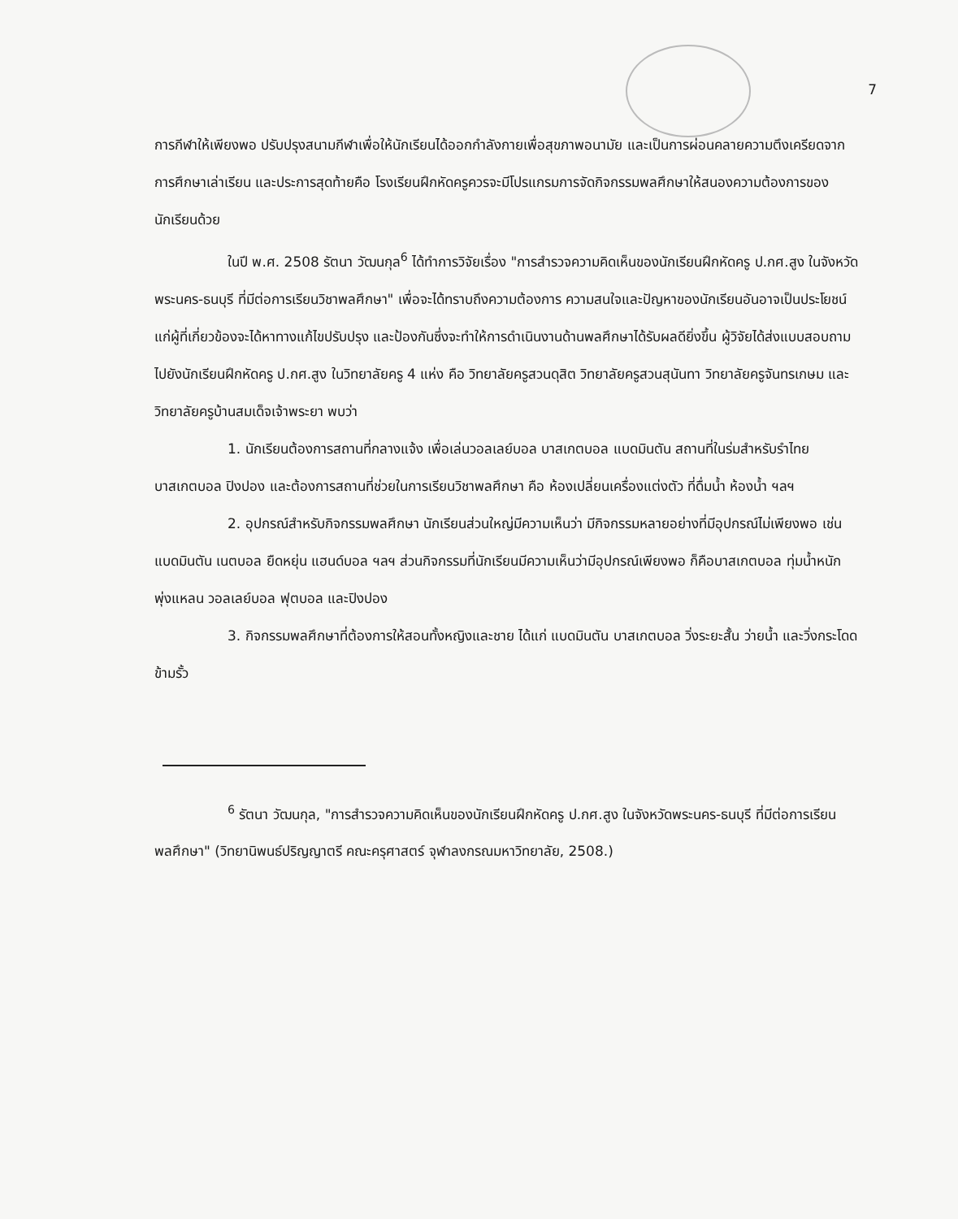7
การกีฬาให้เพียงพอ ปรับปรุงสนามกีฬาเพื่อให้นักเรียนได้ออกกำลังกายเพื่อสุขภาพอนามัย และเป็นการผ่อนคลายความตึงเครียดจากการศึกษาเล่าเรียน และประการสุดท้ายคือ โรงเรียนฝึกหัดครูควรจะมีโปรแกรมการจัดกิจกรรมพลศึกษาให้สนองความต้องการของนักเรียนด้วย
ในปี พ.ศ. 2508 รัตนา วัฒนกุล<sup>6</sup> ได้ทำการวิจัยเรื่อง "การสำรวจความคิดเห็นของนักเรียนฝึกหัดครู ป.กศ.สูง ในจังหวัดพระนคร-ธนบุรี ที่มีต่อการเรียนวิชาพลศึกษา" เพื่อจะได้ทราบถึงความต้องการ ความสนใจและปัญหาของนักเรียนอันอาจเป็นประโยชน์แก่ผู้ที่เกี่ยวข้องจะได้หาทางแก้ไขปรับปรุง และป้องกันซึ่งจะทำให้การดำเนินงานด้านพลศึกษาได้รับผลดียิ่งขึ้น ผู้วิจัยได้ส่งแบบสอบถามไปยังนักเรียนฝึกหัดครู ป.กศ.สูง ในวิทยาลัยครู 4 แห่ง คือ วิทยาลัยครูสวนดุสิต วิทยาลัยครูสวนสุนันทา วิทยาลัยครูจันทรเกษม และวิทยาลัยครูบ้านสมเด็จเจ้าพระยา พบว่า
1. นักเรียนต้องการสถานที่กลางแจ้ง เพื่อเล่นวอลเลย์บอล บาสเกตบอล แบดมินตัน สถานที่ในร่มสำหรับรำไทย บาสเกตบอล ปิงปอง และต้องการสถานที่ช่วยในการเรียนวิชาพลศึกษา คือ ห้องเปลี่ยนเครื่องแต่งตัว ที่ดื่มน้ำ ห้องน้ำ ฯลฯ
2. อุปกรณ์สำหรับกิจกรรมพลศึกษา นักเรียนส่วนใหญ่มีความเห็นว่า มีกิจกรรมหลายอย่างที่มีอุปกรณ์ไม่เพียงพอ เช่น แบดมินตัน เนตบอล ยืดหยุ่น แฮนด์บอล ฯลฯ ส่วนกิจกรรมที่นักเรียนมีความเห็นว่ามีอุปกรณ์เพียงพอ ก็คือบาสเกตบอล ทุ่มน้ำหนัก พุ่งแหลน วอลเลย์บอล ฟุตบอล และปิงปอง
3. กิจกรรมพลศึกษาที่ต้องการให้สอนทั้งหญิงและชาย ได้แก่ แบดมินตัน บาสเกตบอล วิ่งระยะสั้น ว่ายน้ำ และวิ่งกระโดดข้ามรั้ว
<sup>6</sup> รัตนา วัฒนกุล, "การสำรวจความคิดเห็นของนักเรียนฝึกหัดครู ป.กศ.สูง ในจังหวัดพระนคร-ธนบุรี ที่มีต่อการเรียนพลศึกษา" (วิทยานิพนธ์ปริญญาตรี คณะครุศาสตร์ จุฬาลงกรณมหาวิทยาลัย, 2508.)